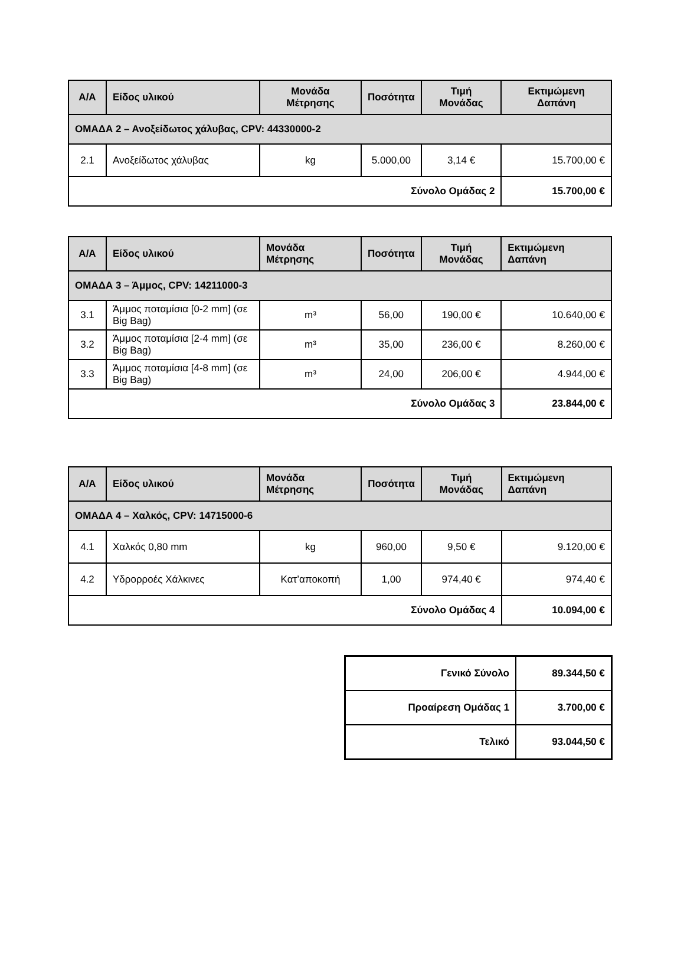| Α/Α | Είδος υλικού | Μονάδα Μέτρησης | Ποσότητα | Τιμή Μονάδας | Εκτιμώμενη Δαπάνη |
| --- | --- | --- | --- | --- | --- |
| ΟΜΑΔΑ 2 – Ανοξείδωτος χάλυβας, CPV: 44330000-2 | | | | | |
| 2.1 | Ανοξείδωτος χάλυβας | kg | 5.000,00 | 3,14 € | 15.700,00 € |
| Σύνολο Ομάδας 2 | | | | | 15.700,00 € |
| Α/Α | Είδος υλικού | Μονάδα Μέτρησης | Ποσότητα | Τιμή Μονάδας | Εκτιμώμενη Δαπάνη |
| --- | --- | --- | --- | --- | --- |
| ΟΜΑΔΑ 3 – Άμμος, CPV: 14211000-3 | | | | | |
| 3.1 | Άμμος ποταμίσια [0-2 mm] (σε Big Bag) | m³ | 56,00 | 190,00 € | 10.640,00 € |
| 3.2 | Άμμος ποταμίσια [2-4 mm] (σε Big Bag) | m³ | 35,00 | 236,00 € | 8.260,00 € |
| 3.3 | Άμμος ποταμίσια [4-8 mm] (σε Big Bag) | m³ | 24,00 | 206,00 € | 4.944,00 € |
| Σύνολο Ομάδας 3 | | | | | 23.844,00 € |
| Α/Α | Είδος υλικού | Μονάδα Μέτρησης | Ποσότητα | Τιμή Μονάδας | Εκτιμώμενη Δαπάνη |
| --- | --- | --- | --- | --- | --- |
| ΟΜΑΔΑ 4 – Χαλκός, CPV: 14715000-6 | | | | | |
| 4.1 | Χαλκός 0,80 mm | kg | 960,00 | 9,50 € | 9.120,00 € |
| 4.2 | Υδρορροές Χάλκινες | Κατ’αποκοπή | 1,00 | 974,40 € | 974,40 € |
| Σύνολο Ομάδας 4 | | | | | 10.094,00 € |
| Γενικό Σύνολο | 89.344,50 € |
| Προαίρεση Ομάδας 1 | 3.700,00 € |
| Τελικό | 93.044,50 € |